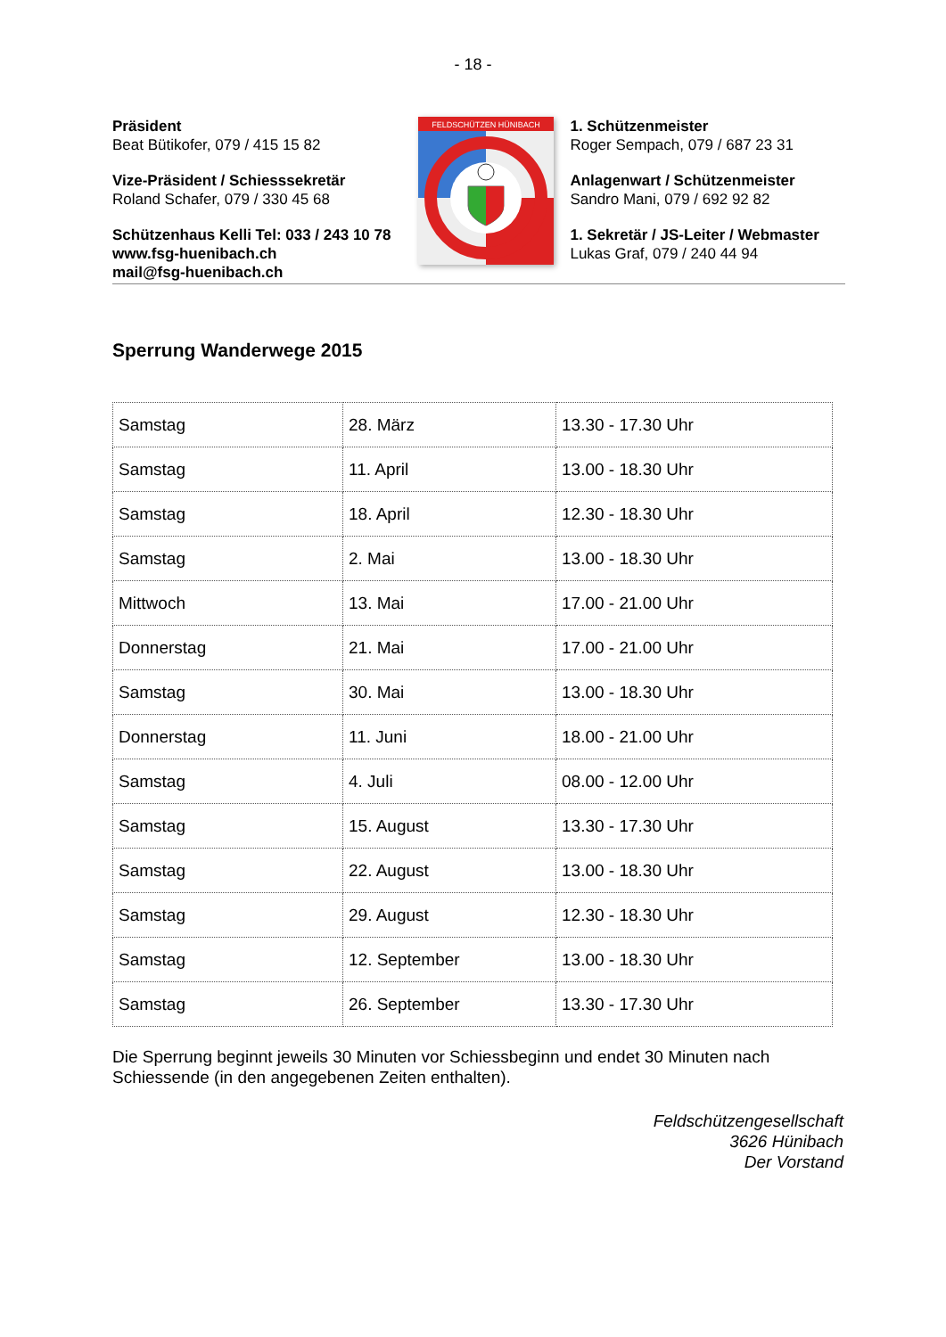- 18 -
Präsident
Beat Bütikofer, 079 / 415 15 82
Vize-Präsident / Schiesssekretär
Roland Schafer, 079 / 330 45 68
Schützenhaus Kelli Tel: 033 / 243 10 78
www.fsg-huenibach.ch
mail@fsg-huenibach.ch
FELDSCHÜTZEN HÜNIBACH
1. Schützenmeister
Roger Sempach, 079 / 687 23 31
Anlagenwart / Schützenmeister
Sandro Mani, 079 / 692 92 82
1. Sekretär / JS-Leiter / Webmaster
Lukas Graf, 079 / 240 44 94
Sperrung Wanderwege 2015
| Samstag | 28. März | 13.30 - 17.30 Uhr |
| Samstag | 11. April | 13.00 - 18.30 Uhr |
| Samstag | 18. April | 12.30 - 18.30 Uhr |
| Samstag | 2. Mai | 13.00 - 18.30 Uhr |
| Mittwoch | 13. Mai | 17.00 - 21.00 Uhr |
| Donnerstag | 21. Mai | 17.00 - 21.00 Uhr |
| Samstag | 30. Mai | 13.00 - 18.30 Uhr |
| Donnerstag | 11. Juni | 18.00 - 21.00 Uhr |
| Samstag | 4. Juli | 08.00 - 12.00 Uhr |
| Samstag | 15. August | 13.30 - 17.30 Uhr |
| Samstag | 22. August | 13.00 - 18.30 Uhr |
| Samstag | 29. August | 12.30 - 18.30 Uhr |
| Samstag | 12. September | 13.00 - 18.30 Uhr |
| Samstag | 26. September | 13.30 - 17.30 Uhr |
Die Sperrung beginnt jeweils 30 Minuten vor Schiessbeginn und endet 30 Minuten nach Schiessende (in den angegebenen Zeiten enthalten).
Feldschützengesellschaft
3626 Hünibach
Der Vorstand